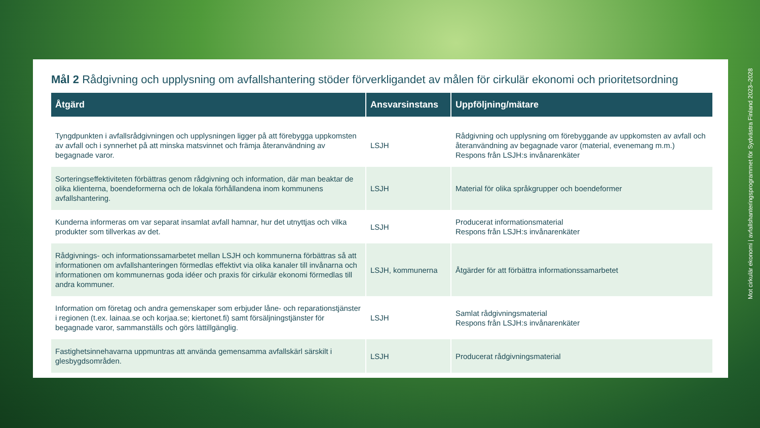Mål 2 Rådgivning och upplysning om avfallshantering stöder förverkligandet av målen för cirkulär ekonomi och prioritetsordning
| Åtgärd | Ansvarsinstans | Uppföljning/mätare |
| --- | --- | --- |
| Tyngdpunkten i avfallsrådgivningen och upplysningen ligger på att förebygga uppkomsten av avfall och i synnerhet på att minska matsvinnet och främja återanvändning av begagnade varor. | LSJH | Rådgivning och upplysning om förebyggande av uppkomsten av avfall och återanvändning av begagnade varor (material, evenemang m.m.) Respons från LSJH:s invånarenkäter |
| Sorteringseffektiviteten förbättras genom rådgivning och information, där man beaktar de olika klienterna, boendeformerna och de lokala förhållandena inom kommunens avfallshantering. | LSJH | Material för olika språkgrupper och boendeformer |
| Kunderna informeras om var separat insamlat avfall hamnar, hur det utnyttjas och vilka produkter som tillverkas av det. | LSJH | Producerat informationsmaterial Respons från LSJH:s invånarenkäter |
| Rådgivnings- och informationssamarbetet mellan LSJH och kommunerna förbättras så att informationen om avfallshanteringen förmedlas effektivt via olika kanaler till invånarna och informationen om kommunernas goda idéer och praxis för cirkulär ekonomi förmedlas till andra kommuner. | LSJH, kommunerna | Åtgärder för att förbättra informationssamarbetet |
| Information om företag och andra gemenskaper som erbjuder låne- och reparationstjänster i regionen (t.ex. lainaa.se och korjaa.se; kiertonet.fi) samt försäljningstjänster för begagnade varor, sammanställs och görs lättillgänglig. | LSJH | Samlat rådgivningsmaterial Respons från LSJH:s invånarenkäter |
| Fastighetsinnehavarna uppmuntras att använda gemensamma avfallskärl särskilt i glesbygdsområden. | LSJH | Producerat rådgivningsmaterial |
Mot cirkulär ekonomi | avfallshanteringsprogrammet för Sydvästra Finland 2023–2028